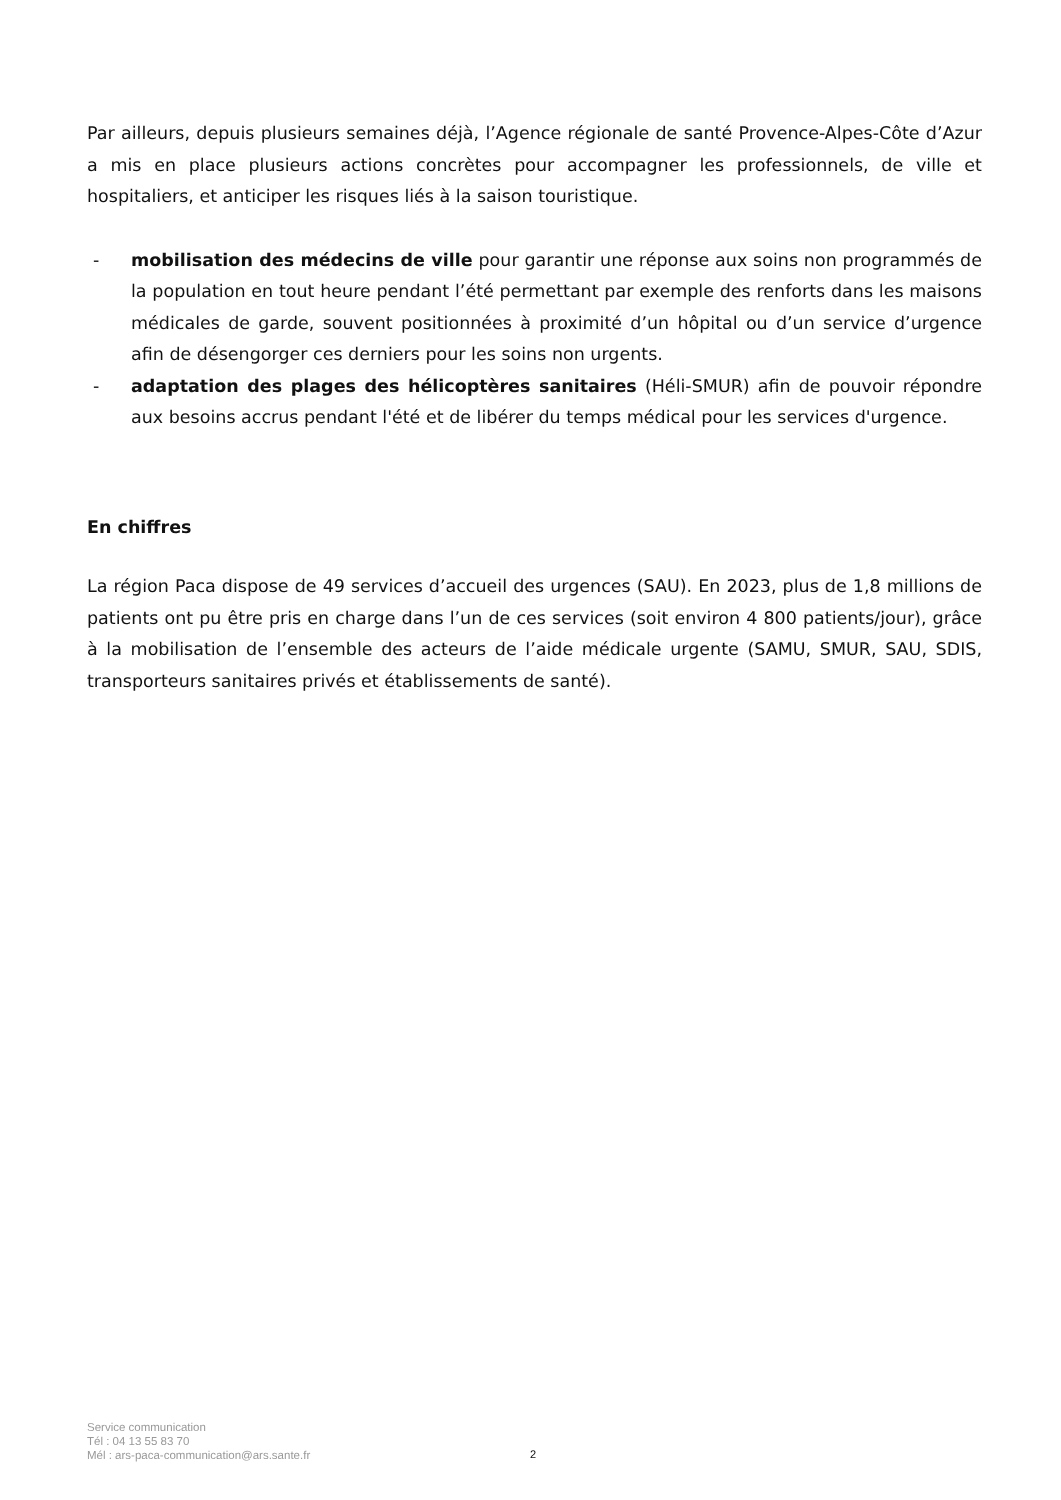Par ailleurs, depuis plusieurs semaines déjà, l’Agence régionale de santé Provence-Alpes-Côte d’Azur a mis en place plusieurs actions concrètes pour accompagner les professionnels, de ville et hospitaliers, et anticiper les risques liés à la saison touristique.
- mobilisation des médecins de ville pour garantir une réponse aux soins non programmés de la population en tout heure pendant l’été permettant par exemple des renforts dans les maisons médicales de garde, souvent positionnées à proximité d’un hôpital ou d’un service d’urgence afin de désengorger ces derniers pour les soins non urgents.
- adaptation des plages des hélicoptères sanitaires (Héli-SMUR) afin de pouvoir répondre aux besoins accrus pendant l'été et de libérer du temps médical pour les services d'urgence.
En chiffres
La région Paca dispose de 49 services d’accueil des urgences (SAU). En 2023, plus de 1,8 millions de patients ont pu être pris en charge dans l’un de ces services (soit environ 4 800 patients/jour), grâce à la mobilisation de l’ensemble des acteurs de l’aide médicale urgente (SAMU, SMUR, SAU, SDIS, transporteurs sanitaires privés et établissements de santé).
Service communication
Tél : 04 13 55 83 70
Mél : ars-paca-communication@ars.sante.fr
2